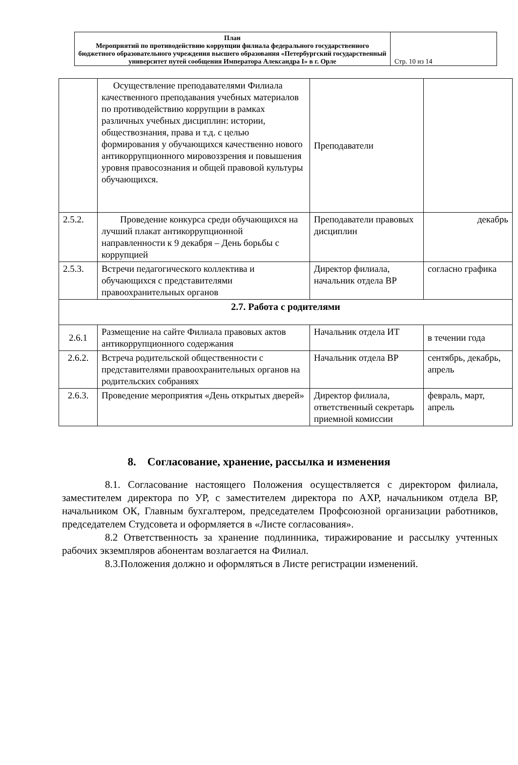| План Мероприятий по противодействию коррупции филиала федерального государственного бюджетного образовательного учреждения высшего образования «Петербургский государственный университет путей сообщения Императора Александра I» в г. Орле | Стр. 10 из 14 |
| | Осуществление преподавателями Филиала качественного преподавания учебных материалов по противодействию коррупции в рамках различных учебных дисциплин: истории, обществознания, права и т.д. с целью формирования у обучающихся качественно нового антикоррупционного мировоззрения и повышения уровня правосознания и общей правовой культуры обучающихся. | Преподаватели | |
| 2.5.2. | Проведение конкурса среди обучающихся на лучший плакат антикоррупционной направленности к 9 декабря – День борьбы с коррупцией | Преподаватели правовых дисциплин | декабрь |
| 2.5.3. | Встречи педагогического коллектива и обучающихся с представителями правоохранительных органов | Директор филиала, начальник отдела ВР | согласно графика |
| 2.7. Работа с родителями | | | |
| 2.6.1 | Размещение на сайте Филиала правовых актов антикоррупционного содержания | Начальник отдела ИТ | в течении года |
| 2.6.2. | Встреча родительской общественности с представителями правоохранительных органов на родительских собраниях | Начальник отдела ВР | сентябрь, декабрь, апрель |
| 2.6.3. | Проведение мероприятия «День открытых дверей» | Директор филиала, ответственный секретарь приемной комиссии | февраль, март, апрель |
8. Согласование, хранение, рассылка и изменения
8.1. Согласование настоящего Положения осуществляется с директором филиала, заместителем директора по УР, с заместителем директора по АХР, начальником отдела ВР, начальником ОК, Главным бухгалтером, председателем Профсоюзной организации работников, председателем Студсовета и оформляется в «Листе согласования».
8.2 Ответственность за хранение подлинника, тиражирование и рассылку учтенных рабочих экземпляров абонентам возлагается на Филиал.
8.3.Положения должно и оформляться в Листе регистрации изменений.